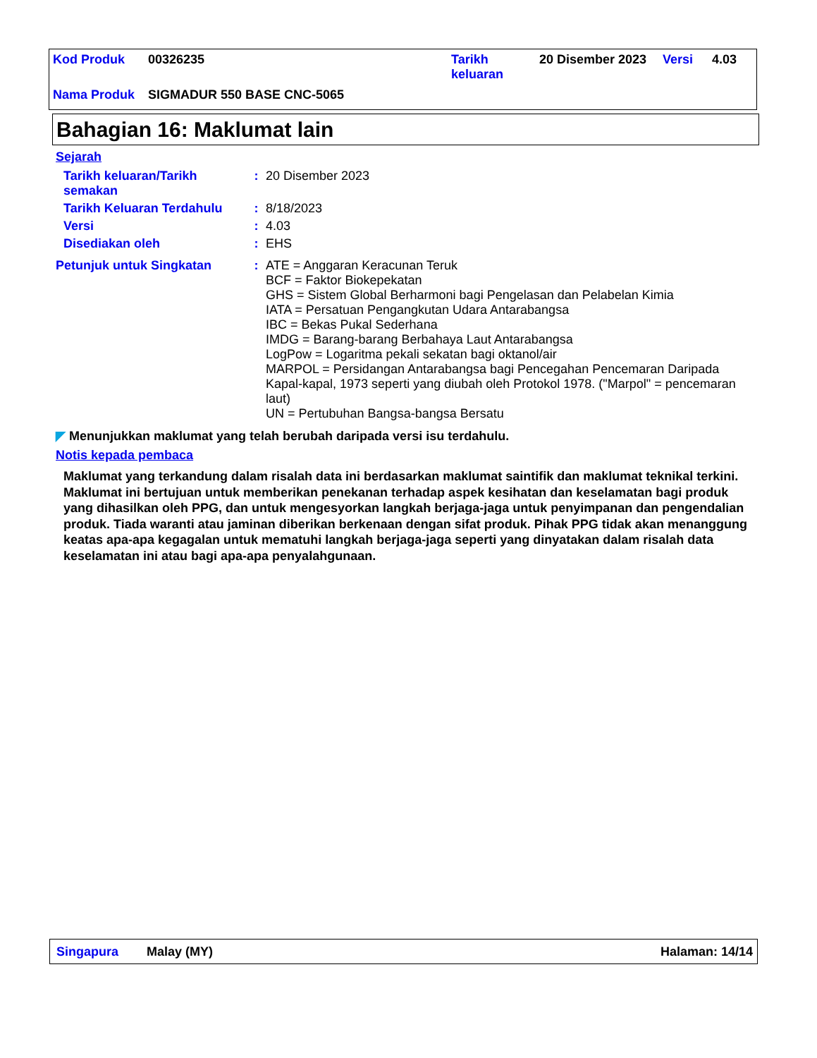| Kod Produk | 00326235 | Tarikh keluaran | 20 Disember 2023 | Versi | 4.03 |
| Nama Produk | SIGMADUR 550 BASE CNC-5065 | | | | |
Bahagian 16: Maklumat lain
Sejarah
| Tarikh keluaran/Tarikh semakan | : | 20 Disember 2023 |
| Tarikh Keluaran Terdahulu | : | 8/18/2023 |
| Versi | : | 4.03 |
| Disediakan oleh | : | EHS |
| Petunjuk untuk Singkatan | : | ATE = Anggaran Keracunan Teruk BCF = Faktor Biokepekatan GHS = Sistem Global Berharmoni bagi Pengelasan dan Pelabelan Kimia IATA = Persatuan Pengangkutan Udara Antarabangsa IBC = Bekas Pukal Sederhana IMDG = Barang-barang Berbahaya Laut Antarabangsa LogPow = Logaritma pekali sekatan bagi oktanol/air MARPOL = Persidangan Antarabangsa bagi Pencegahan Pencemaran Daripada Kapal-kapal, 1973 seperti yang diubah oleh Protokol 1978. ("Marpol" = pencemaran laut) UN = Pertubuhan Bangsa-bangsa Bersatu |
◤ Menunjukkan maklumat yang telah berubah daripada versi isu terdahulu.
Notis kepada pembaca
Maklumat yang terkandung dalam risalah data ini berdasarkan maklumat saintifik dan maklumat teknikal terkini.
Maklumat ini bertujuan untuk memberikan penekanan terhadap aspek kesihatan dan keselamatan bagi produk yang dihasilkan oleh PPG, dan untuk mengesyorkan langkah berjaga-jaga untuk penyimpanan dan pengendalian produk. Tiada waranti atau jaminan diberikan berkenaan dengan sifat produk. Pihak PPG tidak akan menanggung keatas apa-apa kegagalan untuk mematuhi langkah berjaga-jaga seperti yang dinyatakan dalam risalah data keselamatan ini atau bagi apa-apa penyalahgunaan.
Singapura Malay (MY) Halaman: 14/14